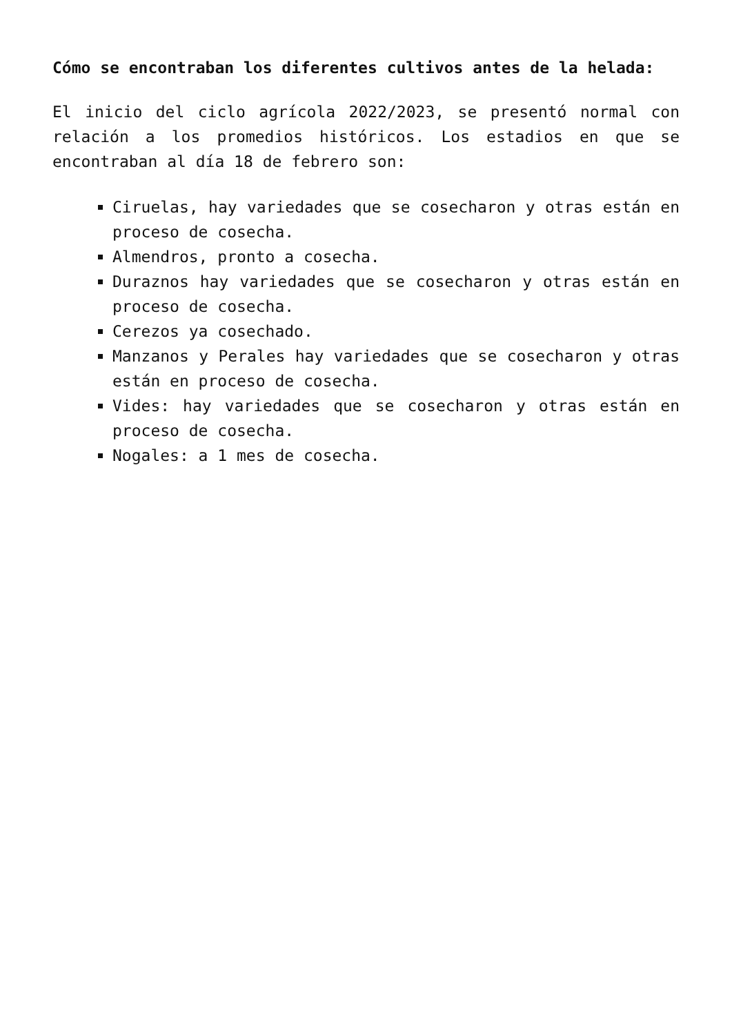Cómo se encontraban los diferentes cultivos antes de la helada:
El inicio del ciclo agrícola 2022/2023, se presentó normal con relación a los promedios históricos. Los estadios en que se encontraban al día 18 de febrero son:
Ciruelas, hay variedades que se cosecharon y otras están en proceso de cosecha.
Almendros, pronto a cosecha.
Duraznos hay variedades que se cosecharon y otras están en proceso de cosecha.
Cerezos ya cosechado.
Manzanos y Perales hay variedades que se cosecharon y otras están en proceso de cosecha.
Vides: hay variedades que se cosecharon y otras están en proceso de cosecha.
Nogales: a 1 mes de cosecha.